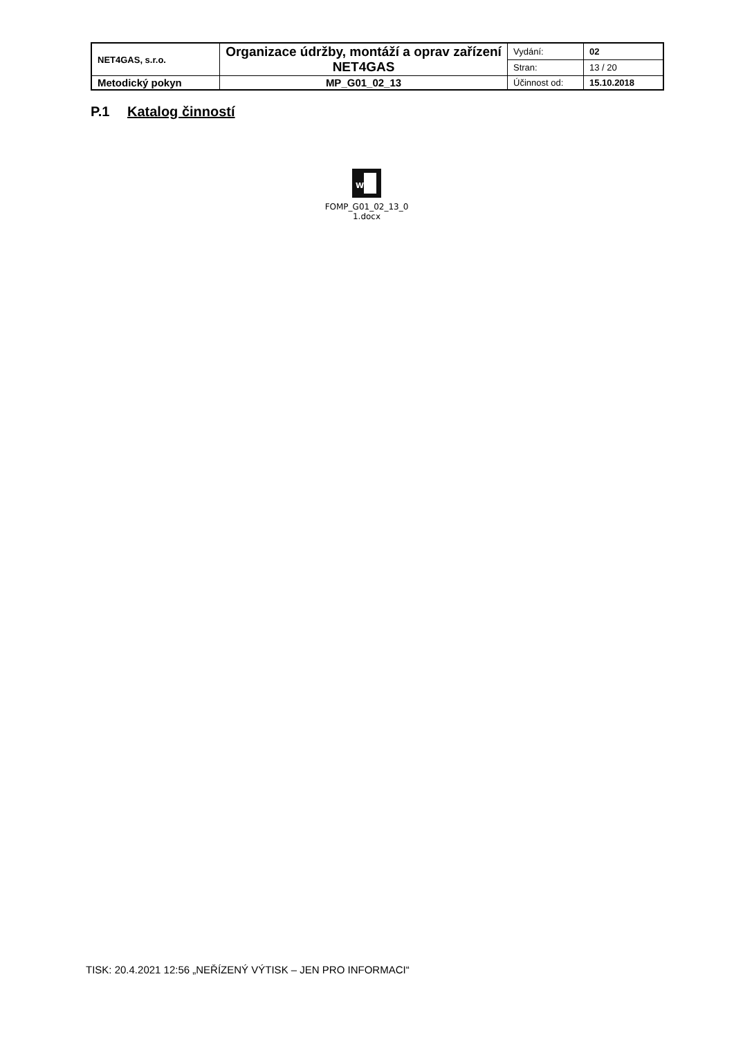| NET4GAS, s.r.o. | Organizace údržby, montáží a oprav zařízení NET4GAS | Vydání: | 02 |
| | | Stran: | 13 / 20 |
| Metodický pokyn | MP_G01_02_13 | Účinnost od: | 15.10.2018 |
P.1 Katalog činností
W
FOMP_G01_02_13_0
1.docx
TISK: 20.4.2021 12:56 „NEŘÍZENÝ VÝTISK – JEN PRO INFORMACI“